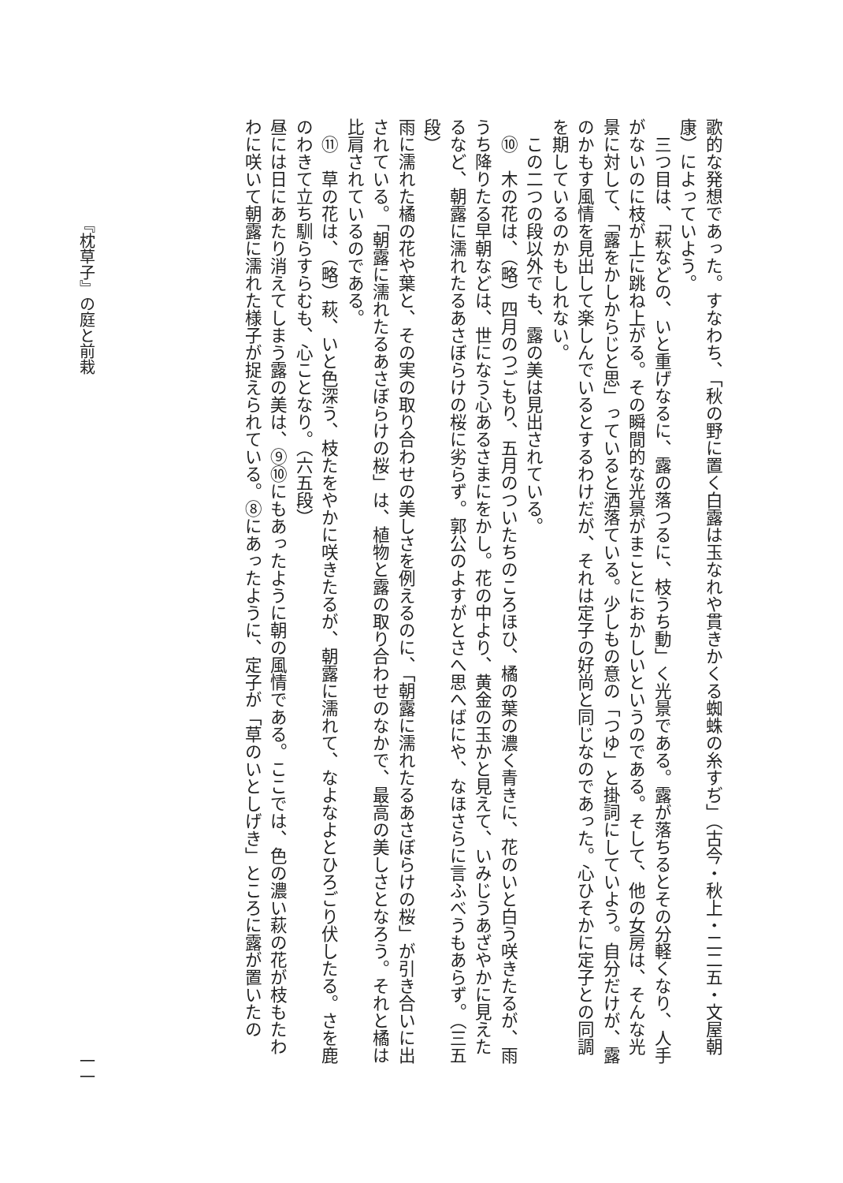歌的な発想であった。すなわち、「秋の野に置く白露は玉なれや貫きかくる蜘蛛の糸すぢ」（古今・秋上・二二五・文屋朝康）によっていよう。
三つ目は、「萩などの、いと重げなるに、露の落つるに、枝うち動」く光景である。露が落ちるとその分軽くなり、人手がないのに枝が上に跳ね上がる。その瞬間的な光景がまことにおかしいというのである。そして、他の女房は、そんな光景に対して、「露をかしからじと思」っていると洒落ている。少しもの意の「つゆ」と掛詞にしていよう。自分だけが、露のかもす風情を見出して楽しんでいるとするわけだが、それは定子の好尚と同じなのであった。心ひそかに定子との同調を期しているのかもしれない。
この二つの段以外でも、露の美は見出されている。
⑩　木の花は、（略）四月のつごもり、五月のついたちのころほひ、橘の葉の濃く青きに、花のいと白う咲きたるが、雨うち降りたる早朝などは、世になう心あるさまにをかし。花の中より、黄金の玉かと見えて、いみじうあざやかに見えたるなど、朝露に濡れたるあさぼらけの桜に劣らず。郭公のよすがとさへ思へばにや、なほさらに言ふべうもあらず。（三五段）
雨に濡れた橘の花や葉と、その実の取り合わせの美しさを例えるのに、「朝露に濡れたるあさぼらけの桜」が引き合いに出されている。「朝露に濡れたるあさぼらけの桜」は、植物と露の取り合わせのなかで、最高の美しさとなろう。それと橘は比肩されているのである。
⑪　草の花は、（略）萩、いと色深う、枝たをやかに咲きたるが、朝露に濡れて、なよなよとひろごり伏したる。さを鹿のわきて立ち馴らすらむも、心ことなり。（六五段）
昼には日にあたり消えてしまう露の美は、⑨⑩にもあったように朝の風情である。ここでは、色の濃い萩の花が枝もたわわに咲いて朝露に濡れた様子が捉えられている。⑧にあったように、定子が「草のいとしげき」ところに露が置いたの
『枕草子』の庭と前栽 一一